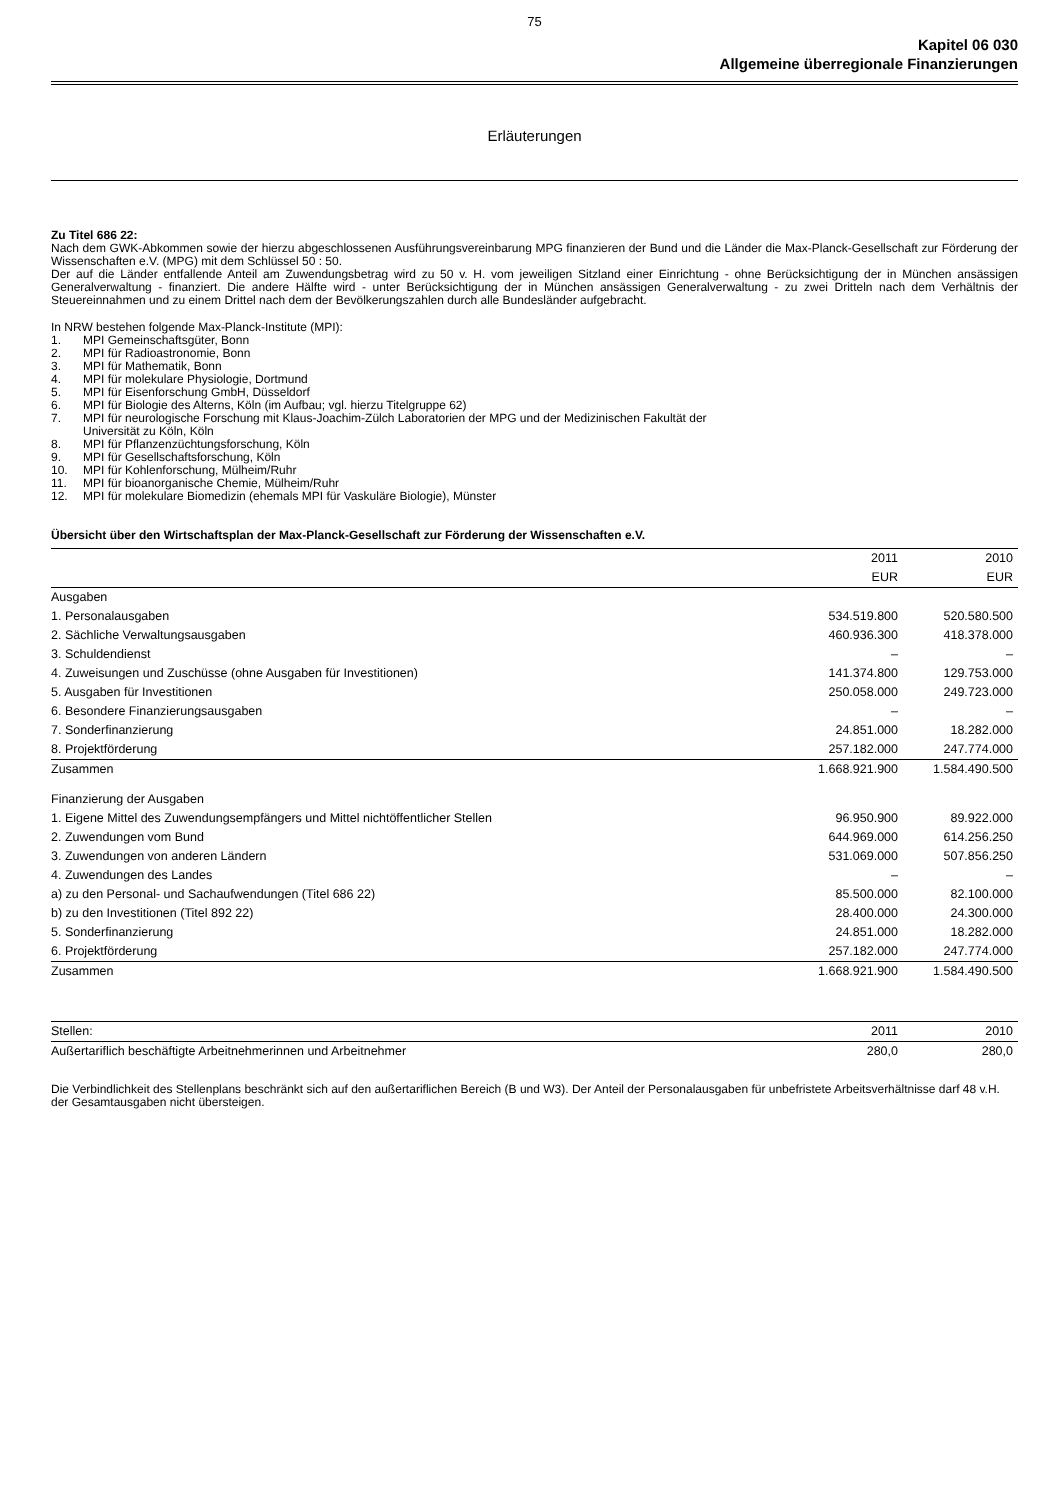75
Kapitel 06 030
Allgemeine überregionale Finanzierungen
Erläuterungen
Zu Titel 686 22:
Nach dem GWK-Abkommen sowie der hierzu abgeschlossenen Ausführungsvereinbarung MPG finanzieren der Bund und die Länder die Max-Planck-Gesellschaft zur Förderung der Wissenschaften e.V. (MPG) mit dem Schlüssel 50 : 50.
Der auf die Länder entfallende Anteil am Zuwendungsbetrag wird zu 50 v. H. vom jeweiligen Sitzland einer Einrichtung - ohne Berücksichtigung der in München ansässigen Generalverwaltung - finanziert. Die andere Hälfte wird - unter Berücksichtigung der in München ansässigen Generalverwaltung - zu zwei Dritteln nach dem Verhältnis der Steuereinnahmen und zu einem Drittel nach dem der Bevölkerungszahlen durch alle Bundesländer aufgebracht.
In NRW bestehen folgende Max-Planck-Institute (MPI):
1. MPI Gemeinschaftsgüter, Bonn
2. MPI für Radioastronomie, Bonn
3. MPI für Mathematik, Bonn
4. MPI für molekulare Physiologie, Dortmund
5. MPI für Eisenforschung GmbH, Düsseldorf
6. MPI für Biologie des Alterns, Köln (im Aufbau; vgl. hierzu Titelgruppe 62)
7. MPI für neurologische Forschung mit Klaus-Joachim-Zülch Laboratorien der MPG und der Medizinischen Fakultät der
Universität zu Köln, Köln
8. MPI für Pflanzenzüchtungsforschung, Köln
9. MPI für Gesellschaftsforschung, Köln
10. MPI für Kohlenforschung, Mülheim/Ruhr
11. MPI für bioanorganische Chemie, Mülheim/Ruhr
12. MPI für molekulare Biomedizin (ehemals MPI für Vaskuläre Biologie), Münster
Übersicht über den Wirtschaftsplan der Max-Planck-Gesellschaft zur Förderung der Wissenschaften e.V.
| | 2011 | 2010 |
| --- | --- | --- |
| | EUR | EUR |
| Ausgaben | | |
| 1. Personalausgaben | 534.519.800 | 520.580.500 |
| 2. Sächliche Verwaltungsausgaben | 460.936.300 | 418.378.000 |
| 3. Schuldendienst | – | – |
| 4. Zuweisungen und Zuschüsse (ohne Ausgaben für Investitionen) | 141.374.800 | 129.753.000 |
| 5. Ausgaben für Investitionen | 250.058.000 | 249.723.000 |
| 6. Besondere Finanzierungsausgaben | – | – |
| 7. Sonderfinanzierung | 24.851.000 | 18.282.000 |
| 8. Projektförderung | 257.182.000 | 247.774.000 |
| Zusammen | 1.668.921.900 | 1.584.490.500 |
| Finanzierung der Ausgaben | | |
| 1. Eigene Mittel des Zuwendungsempfängers und Mittel nichtöffentlicher Stellen | 96.950.900 | 89.922.000 |
| 2. Zuwendungen vom Bund | 644.969.000 | 614.256.250 |
| 3. Zuwendungen von anderen Ländern | 531.069.000 | 507.856.250 |
| 4. Zuwendungen des Landes | – | – |
| a) zu den Personal- und Sachaufwendungen (Titel 686 22) | 85.500.000 | 82.100.000 |
| b) zu den Investitionen (Titel 892 22) | 28.400.000 | 24.300.000 |
| 5. Sonderfinanzierung | 24.851.000 | 18.282.000 |
| 6. Projektförderung | 257.182.000 | 247.774.000 |
| Zusammen | 1.668.921.900 | 1.584.490.500 |
| Stellen: | 2011 | 2010 |
| --- | --- | --- |
| Außertariflich beschäftigte Arbeitnehmerinnen und Arbeitnehmer | 280,0 | 280,0 |
Die Verbindlichkeit des Stellenplans beschränkt sich auf den außertariflichen Bereich (B und W3). Der Anteil der Personalausgaben für unbefristete Arbeitsverhältnisse darf 48 v.H. der Gesamtausgaben nicht übersteigen.